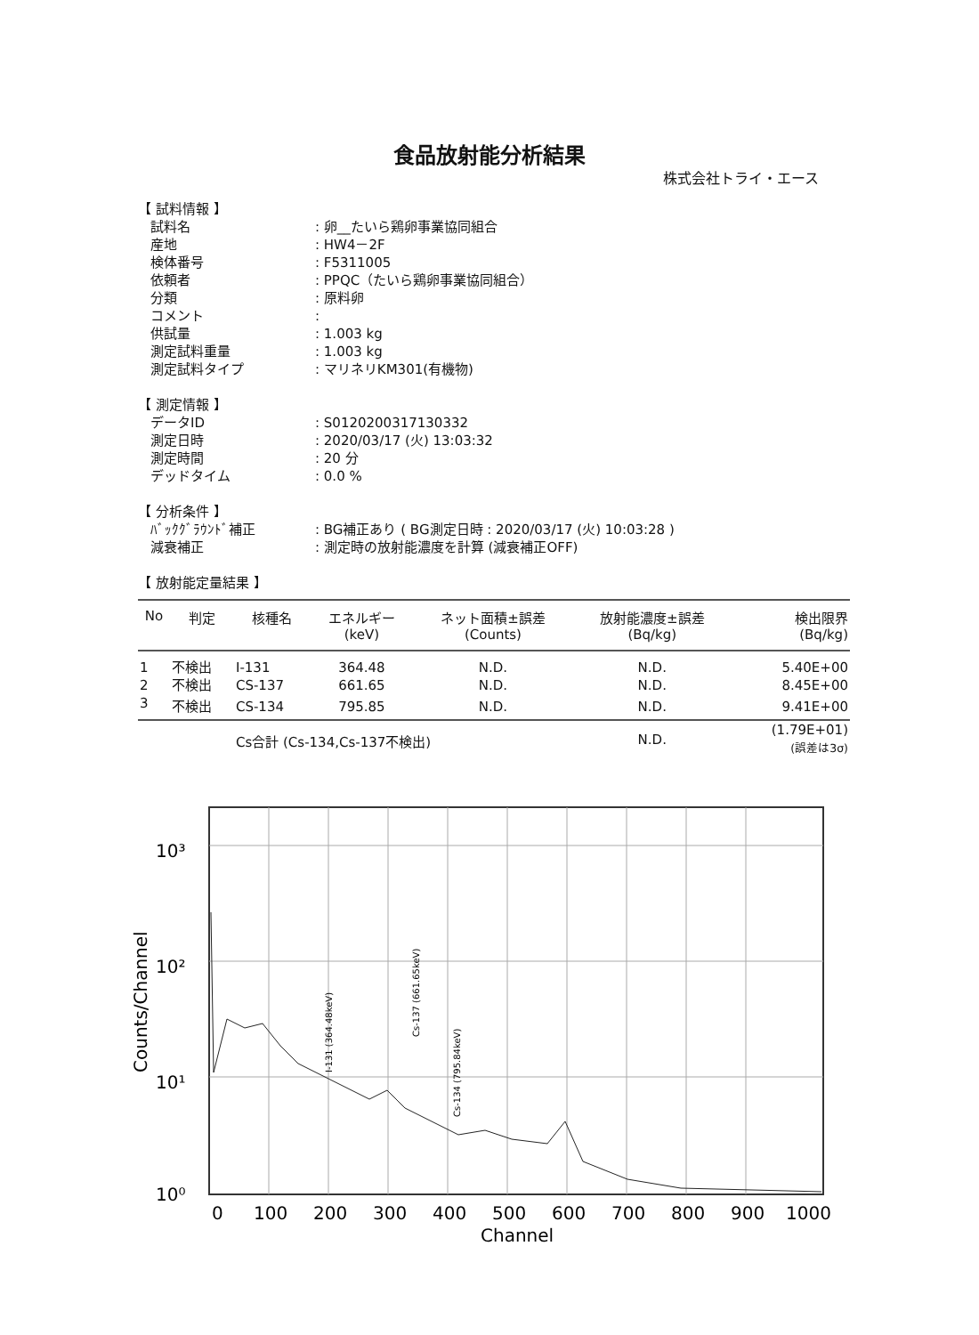食品放射能分析結果
株式会社トライ・エース
【 試料情報 】
試料名: 卵__たいら鶏卵事業協同組合
産地: HW4－2F
検体番号: F5311005
依頼者: PPQC（たいら鶏卵事業協同組合）
分類: 原料卵
コメント:
供試量: 1.003 kg
測定試料重量: 1.003 kg
測定試料タイプ: マリネリKM301(有機物)
【 測定情報 】
データID: S0120200317130332
測定日時: 2020/03/17 (火) 13:03:32
測定時間: 20 分
デッドタイム: 0.0 %
【 分析条件 】
ﾊﾞｯｸｸﾞﾗｳﾝﾄﾞ補正: BG補正あり ( BG測定日時 : 2020/03/17 (火) 10:03:28 )
減衰補正: 測定時の放射能濃度を計算 (減衰補正OFF)
【 放射能定量結果 】
| No | 判定 | 核種名 | エネルギー (keV) | ネット面積±誤差 (Counts) | 放射能濃度±誤差 (Bq/kg) | 検出限界 (Bq/kg) |
| --- | --- | --- | --- | --- | --- | --- |
| 1 | 不検出 | I-131 | 364.48 | N.D. | N.D. | 5.40E+00 |
| 2 | 不検出 | CS-137 | 661.65 | N.D. | N.D. | 8.45E+00 |
| 3 | 不検出 | CS-134 | 795.85 | N.D. | N.D. | 9.41E+00 |
| | | Cs合計 (Cs-134,Cs-137不検出) | | | N.D. | (1.79E+01) (誤差は3σ) |
10³
10²
10¹
10⁰
Counts/Channel
0
100
200
300
400
500
600
700
800
900
1000
Channel
I-131 (364.48keV)
Cs-137 (661.65keV)
Cs-134 (795.84keV)